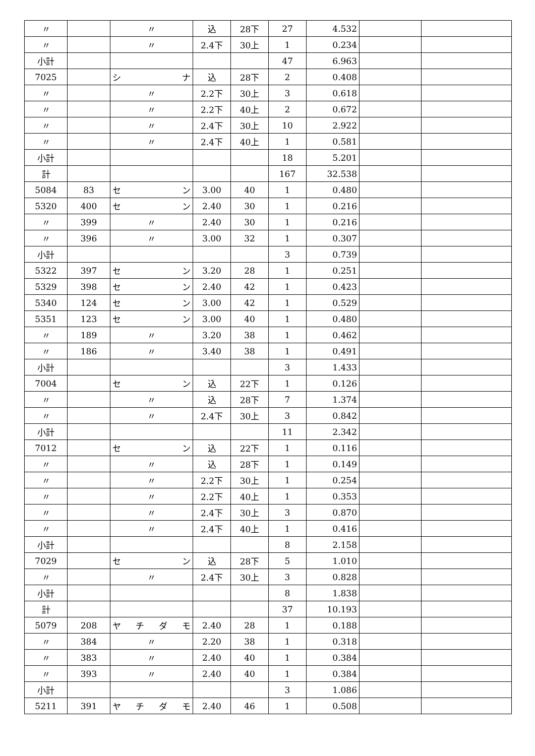| 〃 | | 〃 | 込 | 28下 | 27 | 4.532 | | |
| 〃 | | 〃 | 2.4下 | 30上 | 1 | 0.234 | | |
| 小計 | | | | | 47 | 6.963 | | |
| 7025 | | シ ナ | 込 | 28下 | 2 | 0.408 | | |
| 〃 | | 〃 | 2.2下 | 30上 | 3 | 0.618 | | |
| 〃 | | 〃 | 2.2下 | 40上 | 2 | 0.672 | | |
| 〃 | | 〃 | 2.4下 | 30上 | 10 | 2.922 | | |
| 〃 | | 〃 | 2.4下 | 40上 | 1 | 0.581 | | |
| 小計 | | | | | 18 | 5.201 | | |
| 計 | | | | | 167 | 32.538 | | |
| 5084 | 83 | セ ン | 3.00 | 40 | 1 | 0.480 | | |
| 5320 | 400 | セ ン | 2.40 | 30 | 1 | 0.216 | | |
| 〃 | 399 | 〃 | 2.40 | 30 | 1 | 0.216 | | |
| 〃 | 396 | 〃 | 3.00 | 32 | 1 | 0.307 | | |
| 小計 | | | | | 3 | 0.739 | | |
| 5322 | 397 | セ ン | 3.20 | 28 | 1 | 0.251 | | |
| 5329 | 398 | セ ン | 2.40 | 42 | 1 | 0.423 | | |
| 5340 | 124 | セ ン | 3.00 | 42 | 1 | 0.529 | | |
| 5351 | 123 | セ ン | 3.00 | 40 | 1 | 0.480 | | |
| 〃 | 189 | 〃 | 3.20 | 38 | 1 | 0.462 | | |
| 〃 | 186 | 〃 | 3.40 | 38 | 1 | 0.491 | | |
| 小計 | | | | | 3 | 1.433 | | |
| 7004 | | セ ン | 込 | 22下 | 1 | 0.126 | | |
| 〃 | | 〃 | 込 | 28下 | 7 | 1.374 | | |
| 〃 | | 〃 | 2.4下 | 30上 | 3 | 0.842 | | |
| 小計 | | | | | 11 | 2.342 | | |
| 7012 | | セ ン | 込 | 22下 | 1 | 0.116 | | |
| 〃 | | 〃 | 込 | 28下 | 1 | 0.149 | | |
| 〃 | | 〃 | 2.2下 | 30上 | 1 | 0.254 | | |
| 〃 | | 〃 | 2.2下 | 40上 | 1 | 0.353 | | |
| 〃 | | 〃 | 2.4下 | 30上 | 3 | 0.870 | | |
| 〃 | | 〃 | 2.4下 | 40上 | 1 | 0.416 | | |
| 小計 | | | | | 8 | 2.158 | | |
| 7029 | | セ ン | 込 | 28下 | 5 | 1.010 | | |
| 〃 | | 〃 | 2.4下 | 30上 | 3 | 0.828 | | |
| 小計 | | | | | 8 | 1.838 | | |
| 計 | | | | | 37 | 10.193 | | |
| 5079 | 208 | ヤ チ ダ モ | 2.40 | 28 | 1 | 0.188 | | |
| 〃 | 384 | 〃 | 2.20 | 38 | 1 | 0.318 | | |
| 〃 | 383 | 〃 | 2.40 | 40 | 1 | 0.384 | | |
| 〃 | 393 | 〃 | 2.40 | 40 | 1 | 0.384 | | |
| 小計 | | | | | 3 | 1.086 | | |
| 5211 | 391 | ヤ チ ダ モ | 2.40 | 46 | 1 | 0.508 | | |